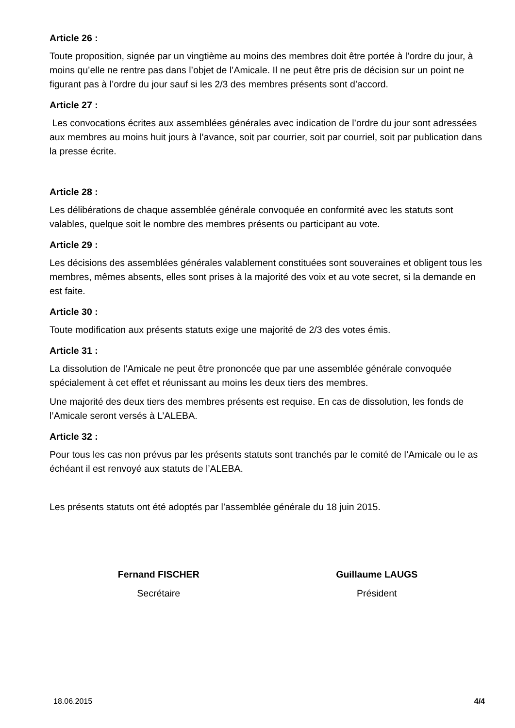Article 26 :
Toute proposition, signée par un vingtième au moins des membres doit être portée à l’ordre du jour, à moins qu’elle ne rentre pas dans l’objet de l’Amicale. Il ne peut être pris de décision sur un point ne figurant pas à l’ordre du jour sauf si les 2/3 des membres présents sont d’accord.
Article 27 :
Les convocations écrites aux assemblées générales avec indication de l’ordre du jour sont adressées aux membres au moins huit jours à l’avance, soit par courrier, soit par courriel, soit par publication dans la presse écrite.
Article 28 :
Les délibérations de chaque assemblée générale convoquée en conformité avec les statuts sont valables, quelque soit le nombre des membres présents ou participant au vote.
Article 29 :
Les décisions des assemblées générales valablement constituées sont souveraines et obligent tous les membres, mêmes absents, elles sont prises à la majorité des voix et au vote secret, si la demande en est faite.
Article 30 :
Toute modification aux présents statuts exige une majorité de 2/3 des votes émis.
Article 31 :
La dissolution de l’Amicale ne peut être prononcée que par une assemblée générale convoquée spécialement à cet effet et réunissant au moins les deux tiers des membres.
Une majorité des deux tiers des membres présents est requise. En cas de dissolution, les fonds de l’Amicale seront versés à L’ALEBA.
Article 32 :
Pour tous les cas non prévus par les présents statuts sont tranchés par le comité de l’Amicale ou le as échéant il est renvoyé aux statuts de l’ALEBA.
Les présents statuts ont été adoptés par l’assemblée générale du 18 juin 2015.
Fernand FISCHER
Secrétaire
Guillaume LAUGS
Président
18.06.2015 4/4